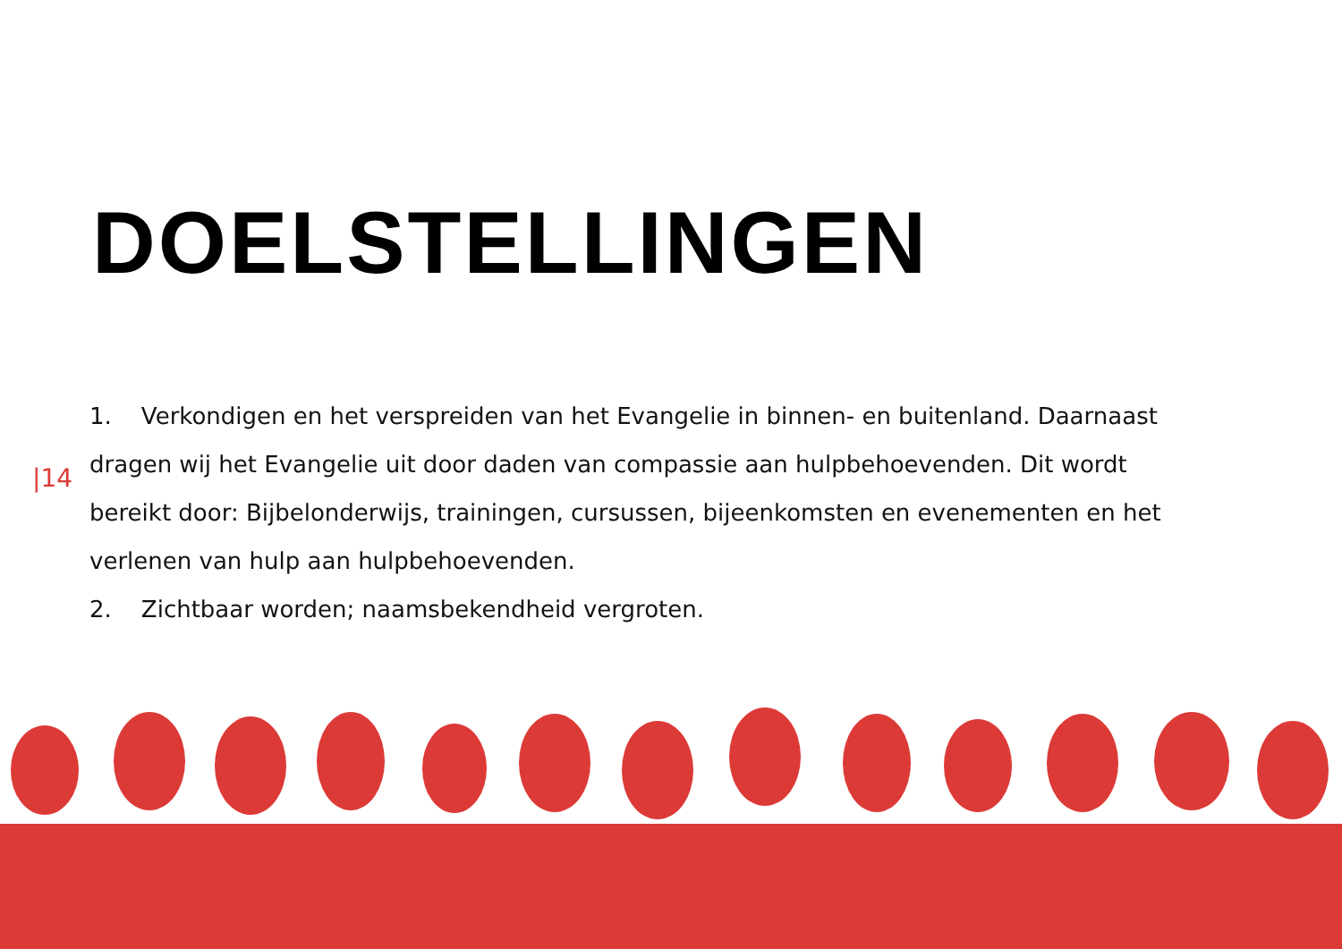DOELSTELLINGEN
|14
1. Verkondigen en het verspreiden van het Evangelie in binnen- en buitenland. Daarnaast dragen wij het Evangelie uit door daden van compassie aan hulpbehoevenden. Dit wordt bereikt door: Bijbelonderwijs, trainingen, cursussen, bijeenkomsten en evenementen en het verlenen van hulp aan hulpbehoevenden.
2. Zichtbaar worden; naamsbekendheid vergroten.